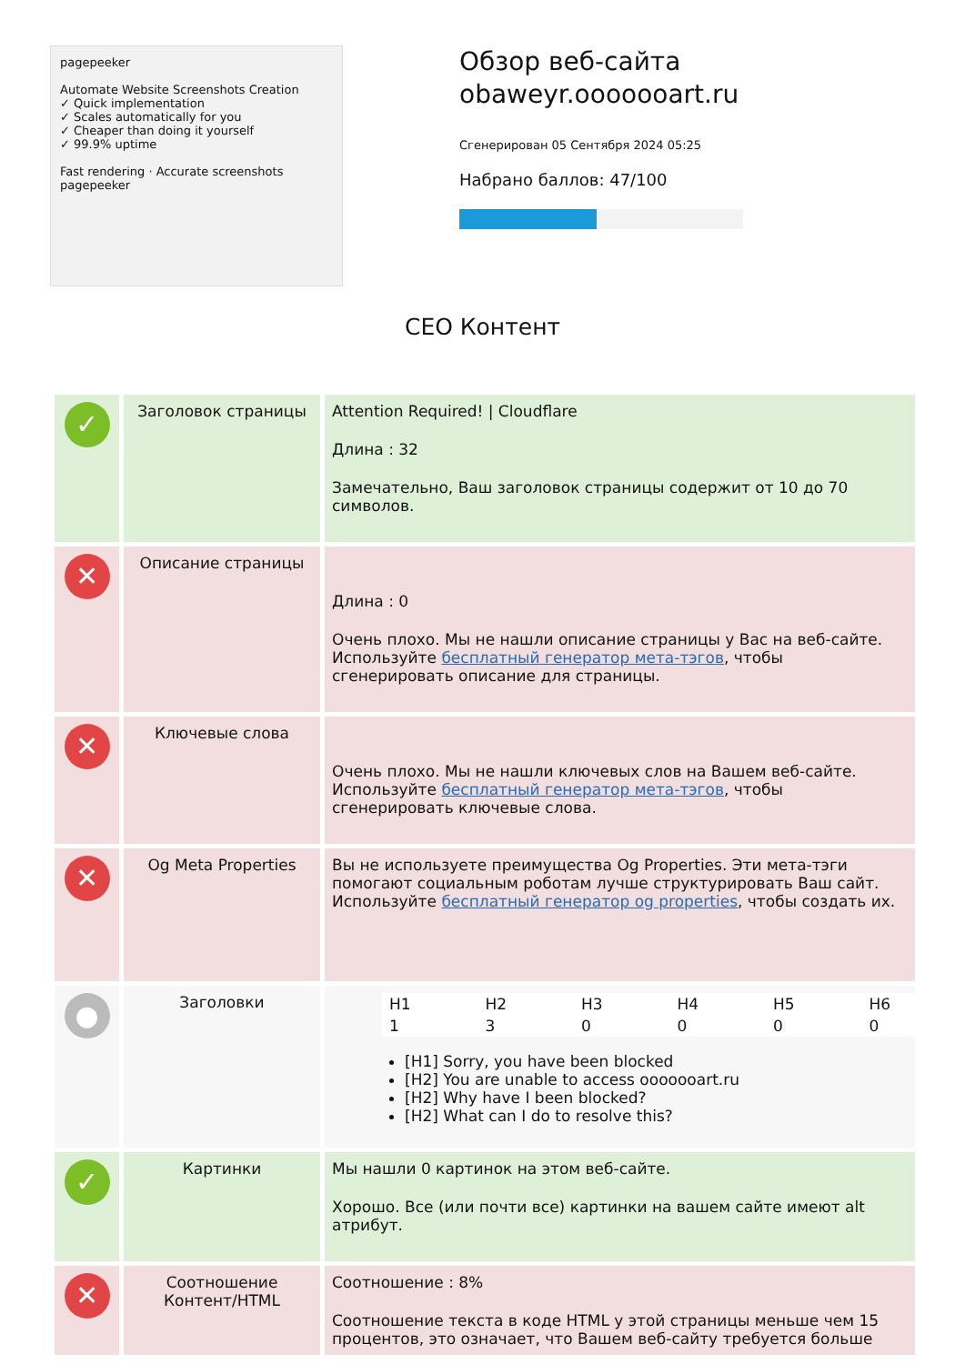pagepeeker
Automate Website Screenshots Creation
✓ Quick implementation
✓ Scales automatically for you
✓ Cheaper than doing it yourself
✓ 99.9% uptime
Fast rendering · Accurate screenshots
pagepeeker
Обзор веб-сайта obaweyr.ooooooart.ru
Сгенерирован 05 Сентября 2024 05:25
Набрано баллов: 47/100
СЕО Контент
| ✓ | Заголовок страницы | Attention Required! / Cloudflare Длина : 32 Замечательно, Ваш заголовок страницы содержит от 10 до 70 символов. |
| ✕ | Описание страницы | Длина : 0 Очень плохо. Мы не нашли описание страницы у Вас на веб-сайте. Используйте бесплатный генератор мета-тэгов , чтобы сгенерировать описание для страницы. |
| ✕ | Ключевые слова | Очень плохо. Мы не нашли ключевых слов на Вашем веб-сайте. Используйте бесплатный генератор мета-тэгов , чтобы сгенерировать ключевые слова. |
| ✕ | Og Meta Properties | Вы не используете преимущества Og Properties. Эти мета-тэги помогают социальным роботам лучше структурировать Ваш сайт. Используйте бесплатный генератор og properties , чтобы создать их. |
| ● | Заголовки | / H1 / H2 / H3 / H4 / H5 / H6 / / 1 / 3 / 0 / 0 / 0 / 0 / [H1] Sorry, you have been blocked [H2] You are unable to access ooooooart.ru [H2] Why have I been blocked? [H2] What can I do to resolve this? |
| ✓ | Картинки | Мы нашли 0 картинок на этом веб-сайте. Хорошо. Все (или почти все) картинки на вашем сайте имеют alt атрибут. |
| ✕ | Соотношение Контент/HTML | Соотношение : 8% Соотношение текста в коде HTML у этой страницы меньше чем 15 процентов, это означает, что Вашем веб-сайту требуется больше |